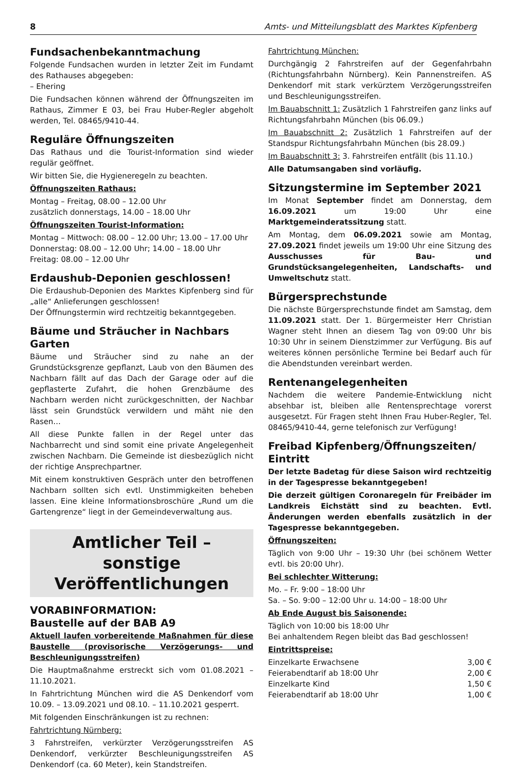8 Amts- und Mitteilungsblatt des Marktes Kipfenberg
Fundsachenbekanntmachung
Folgende Fundsachen wurden in letzter Zeit im Fundamt des Rathauses abgegeben:
– Ehering
Die Fundsachen können während der Öffnungszeiten im Rathaus, Zimmer E 03, bei Frau Huber-Regler abgeholt werden, Tel. 08465/9410-44.
Reguläre Öffnungszeiten
Das Rathaus und die Tourist-Information sind wieder regulär geöffnet.
Wir bitten Sie, die Hygieneregeln zu beachten.
Öffnungszeiten Rathaus:
Montag – Freitag, 08.00 – 12.00 Uhr
zusätzlich donnerstags, 14.00 – 18.00 Uhr
Öffnungszeiten Tourist-Information:
Montag – Mittwoch: 08.00 – 12.00 Uhr; 13.00 – 17.00 Uhr
Donnerstag: 08.00 – 12.00 Uhr; 14.00 – 18.00 Uhr
Freitag: 08.00 – 12.00 Uhr
Erdaushub-Deponien geschlossen!
Die Erdaushub-Deponien des Marktes Kipfenberg sind für „alle“ Anlieferungen geschlossen!
Der Öffnungstermin wird rechtzeitig bekanntgegeben.
Bäume und Sträucher in Nachbars Garten
Bäume und Sträucher sind zu nahe an der Grundstücksgrenze gepflanzt, Laub von den Bäumen des Nachbarn fällt auf das Dach der Garage oder auf die gepflasterte Zufahrt, die hohen Grenzbäume des Nachbarn werden nicht zurückgeschnitten, der Nachbar lässt sein Grundstück verwildern und mäht nie den Rasen…
All diese Punkte fallen in der Regel unter das Nachbarrecht und sind somit eine private Angelegenheit zwischen Nachbarn. Die Gemeinde ist diesbezüglich nicht der richtige Ansprechpartner.
Mit einem konstruktiven Gespräch unter den betroffenen Nachbarn sollten sich evtl. Unstimmigkeiten beheben lassen. Eine kleine Informationsbroschüre „Rund um die Gartengrenze“ liegt in der Gemeindeverwaltung aus.
Amtlicher Teil –
sonstige Veröffentlichungen
VORABINFORMATION:
Baustelle auf der BAB A9
Aktuell laufen vorbereitende Maßnahmen für diese Baustelle (provisorische Verzögerungs- und Beschleunigungsstreifen)
Die Hauptmaßnahme erstreckt sich vom 01.08.2021 – 11.10.2021.
In Fahrtrichtung München wird die AS Denkendorf vom 10.09. – 13.09.2021 und 08.10. – 11.10.2021 gesperrt.
Mit folgenden Einschränkungen ist zu rechnen:
Fahrtrichtung Nürnberg:
3 Fahrstreifen, verkürzter Verzögerungsstreifen AS Denkendorf, verkürzter Beschleunigungsstreifen AS Denkendorf (ca. 60 Meter), kein Standstreifen.
Fahrtrichtung München:
Durchgängig 2 Fahrstreifen auf der Gegenfahrbahn (Richtungsfahrbahn Nürnberg). Kein Pannenstreifen. AS Denkendorf mit stark verkürztem Verzögerungsstreifen und Beschleunigungsstreifen.
Im Bauabschnitt 1: Zusätzlich 1 Fahrstreifen ganz links auf Richtungsfahrbahn München (bis 06.09.)
Im Bauabschnitt 2: Zusätzlich 1 Fahrstreifen auf der Standspur Richtungsfahrbahn München (bis 28.09.)
Im Bauabschnitt 3: 3. Fahrstreifen entfällt (bis 11.10.)
Alle Datumsangaben sind vorläufig.
Sitzungstermine im September 2021
Im Monat September findet am Donnerstag, dem 16.09.2021 um 19:00 Uhr eine Marktgemeinderatssitzung statt.
Am Montag, dem 06.09.2021 sowie am Montag, 27.09.2021 findet jeweils um 19:00 Uhr eine Sitzung des Ausschusses für Bau- und Grundstücksangelegenheiten, Landschafts- und Umweltschutz statt.
Bürgersprechstunde
Die nächste Bürgersprechstunde findet am Samstag, dem 11.09.2021 statt. Der 1. Bürgermeister Herr Christian Wagner steht Ihnen an diesem Tag von 09:00 Uhr bis 10:30 Uhr in seinem Dienstzimmer zur Verfügung. Bis auf weiteres können persönliche Termine bei Bedarf auch für die Abendstunden vereinbart werden.
Rentenangelegenheiten
Nachdem die weitere Pandemie-Entwicklung nicht absehbar ist, bleiben alle Rentensprechtage vorerst ausgesetzt. Für Fragen steht Ihnen Frau Huber-Regler, Tel. 08465/9410-44, gerne telefonisch zur Verfügung!
Freibad Kipfenberg/Öffnungszeiten/
Eintritt
Der letzte Badetag für diese Saison wird rechtzeitig in der Tagespresse bekanntgegeben!
Die derzeit gültigen Coronaregeln für Freibäder im Landkreis Eichstätt sind zu beachten. Evtl. Änderungen werden ebenfalls zusätzlich in der Tagespresse bekanntgegeben.
Öffnungszeiten:
Täglich von 9:00 Uhr – 19:30 Uhr (bei schönem Wetter evtl. bis 20:00 Uhr).
Bei schlechter Witterung:
Mo. – Fr. 9:00 – 18:00 Uhr
Sa. – So. 9:00 – 12:00 Uhr u. 14:00 – 18:00 Uhr
Ab Ende August bis Saisonende:
Täglich von 10:00 bis 18:00 Uhr
Bei anhaltendem Regen bleibt das Bad geschlossen!
Eintrittspreise:
| Einzelkarte Erwachsene | 3,00 € |
| Feierabendtarif ab 18:00 Uhr | 2,00 € |
| Einzelkarte Kind | 1,50 € |
| Feierabendtarif ab 18:00 Uhr | 1,00 € |